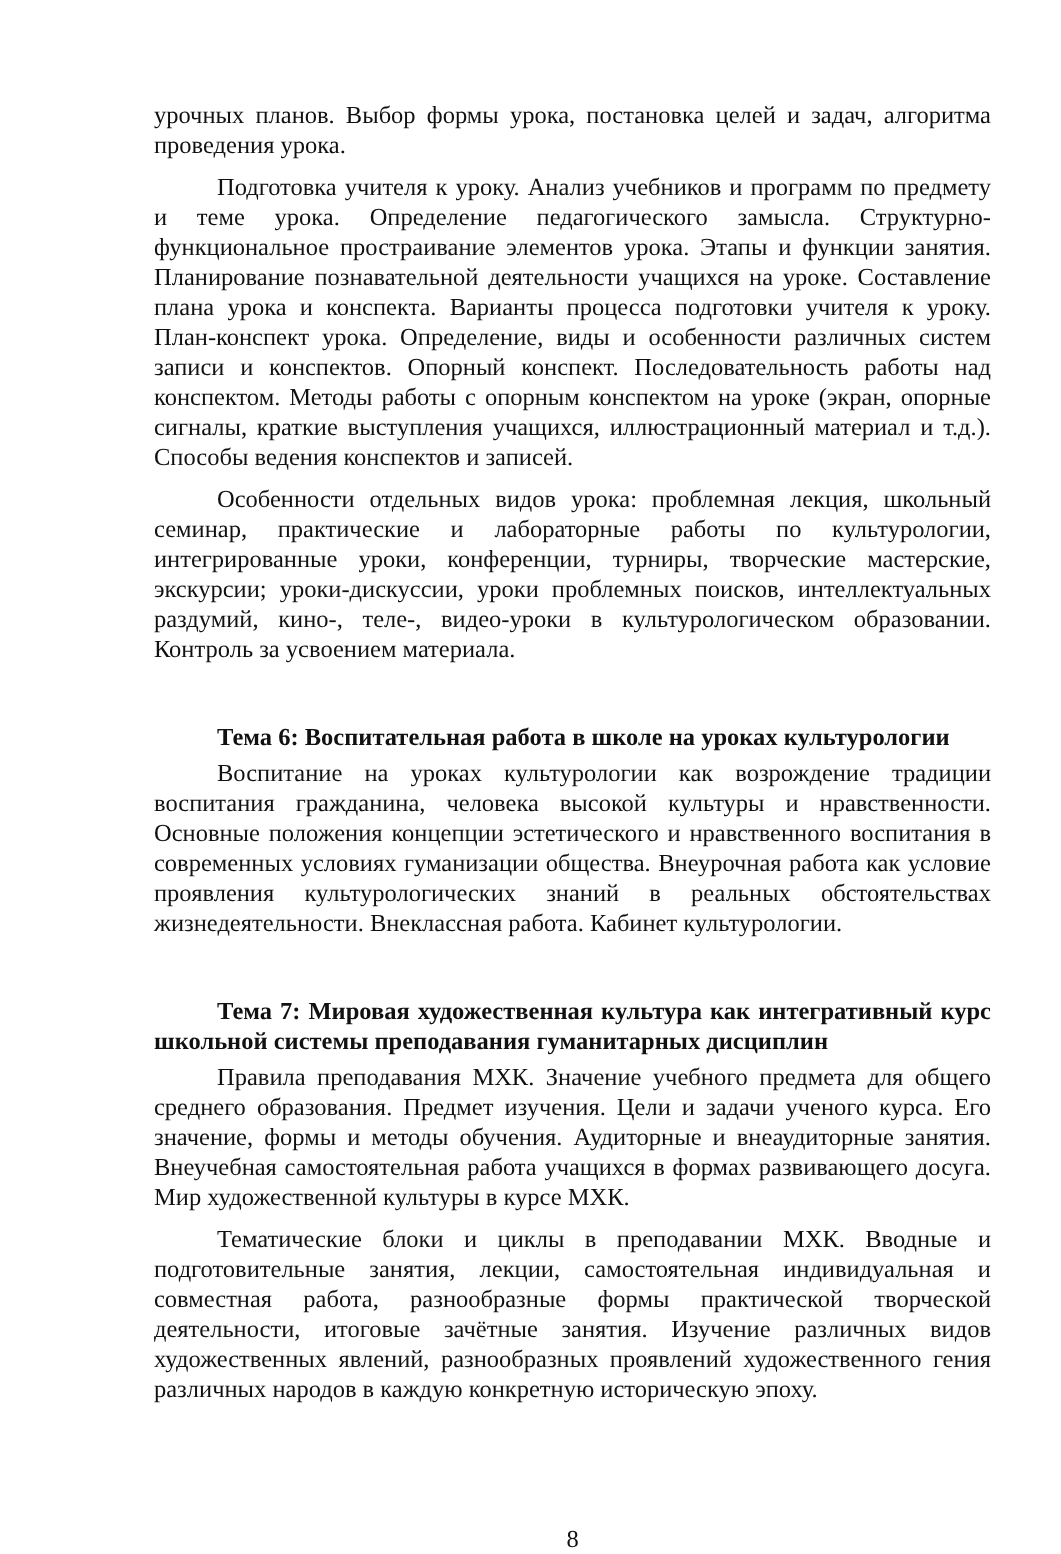урочных планов. Выбор формы урока, постановка целей и задач, алгоритма проведения урока.
Подготовка учителя к уроку. Анализ учебников и программ по предмету и теме урока. Определение педагогического замысла. Структурно-функциональное простраивание элементов урока. Этапы и функции занятия. Планирование познавательной деятельности учащихся на уроке. Составление плана урока и конспекта. Варианты процесса подготовки учителя к уроку. План-конспект урока. Определение, виды и особенности различных систем записи и конспектов. Опорный конспект. Последовательность работы над конспектом. Методы работы с опорным конспектом на уроке (экран, опорные сигналы, краткие выступления учащихся, иллюстрационный материал и т.д.). Способы ведения конспектов и записей.
Особенности отдельных видов урока: проблемная лекция, школьный семинар, практические и лабораторные работы по культурологии, интегрированные уроки, конференции, турниры, творческие мастерские, экскурсии; уроки-дискуссии, уроки проблемных поисков, интеллектуальных раздумий, кино-, теле-, видео-уроки в культурологическом образовании. Контроль за усвоением материала.
Тема 6: Воспитательная работа в школе на уроках культурологии
Воспитание на уроках культурологии как возрождение традиции воспитания гражданина, человека высокой культуры и нравственности. Основные положения концепции эстетического и нравственного воспитания в современных условиях гуманизации общества. Внеурочная работа как условие проявления культурологических знаний в реальных обстоятельствах жизнедеятельности. Внеклассная работа. Кабинет культурологии.
Тема 7: Мировая художественная культура как интегративный курс школьной системы преподавания гуманитарных дисциплин
Правила преподавания МХК. Значение учебного предмета для общего среднего образования. Предмет изучения. Цели и задачи ученого курса. Его значение, формы и методы обучения. Аудиторные и внеаудиторные занятия. Внеучебная самостоятельная работа учащихся в формах развивающего досуга. Мир художественной культуры в курсе МХК.
Тематические блоки и циклы в преподавании МХК. Вводные и подготовительные занятия, лекции, самостоятельная индивидуальная и совместная работа, разнообразные формы практической творческой деятельности, итоговые зачётные занятия. Изучение различных видов художественных явлений, разнообразных проявлений художественного гения различных народов в каждую конкретную историческую эпоху.
8